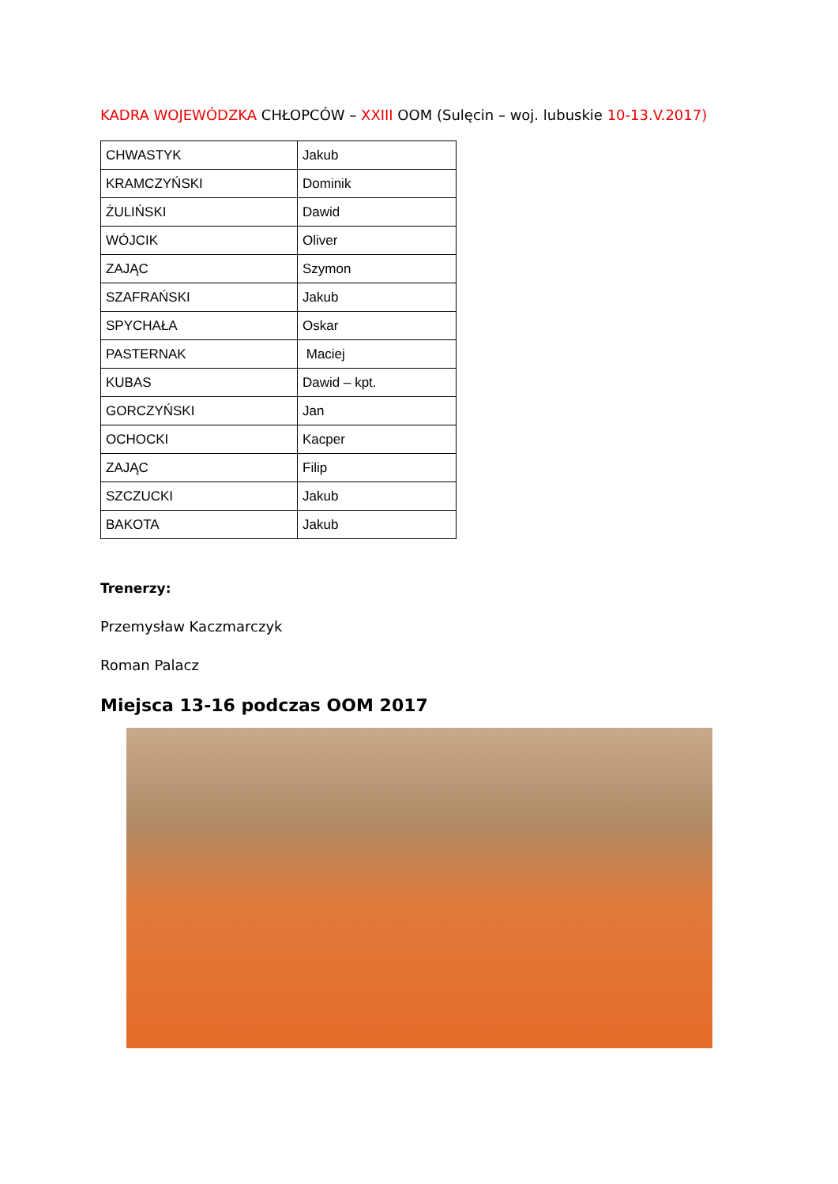KADRA WOJEWÓDZKA CHŁOPCÓW – XXIII OOM (Sulęcin – woj. lubuskie 10-13.V.2017)
| CHWASTYK | Jakub |
| KRAMCZYŃSKI | Dominik |
| ŻULIŃSKI | Dawid |
| WÓJCIK | Oliver |
| ZAJĄC | Szymon |
| SZAFRAŃSKI | Jakub |
| SPYCHAŁA | Oskar |
| PASTERNAK | Maciej |
| KUBAS | Dawid – kpt. |
| GORCZYŃSKI | Jan |
| OCHOCKI | Kacper |
| ZAJĄC | Filip |
| SZCZUCKI | Jakub |
| BAKOTA | Jakub |
Trenerzy:
Przemysław Kaczmarczyk
Roman Palacz
Miejsca 13-16 podczas OOM 2017